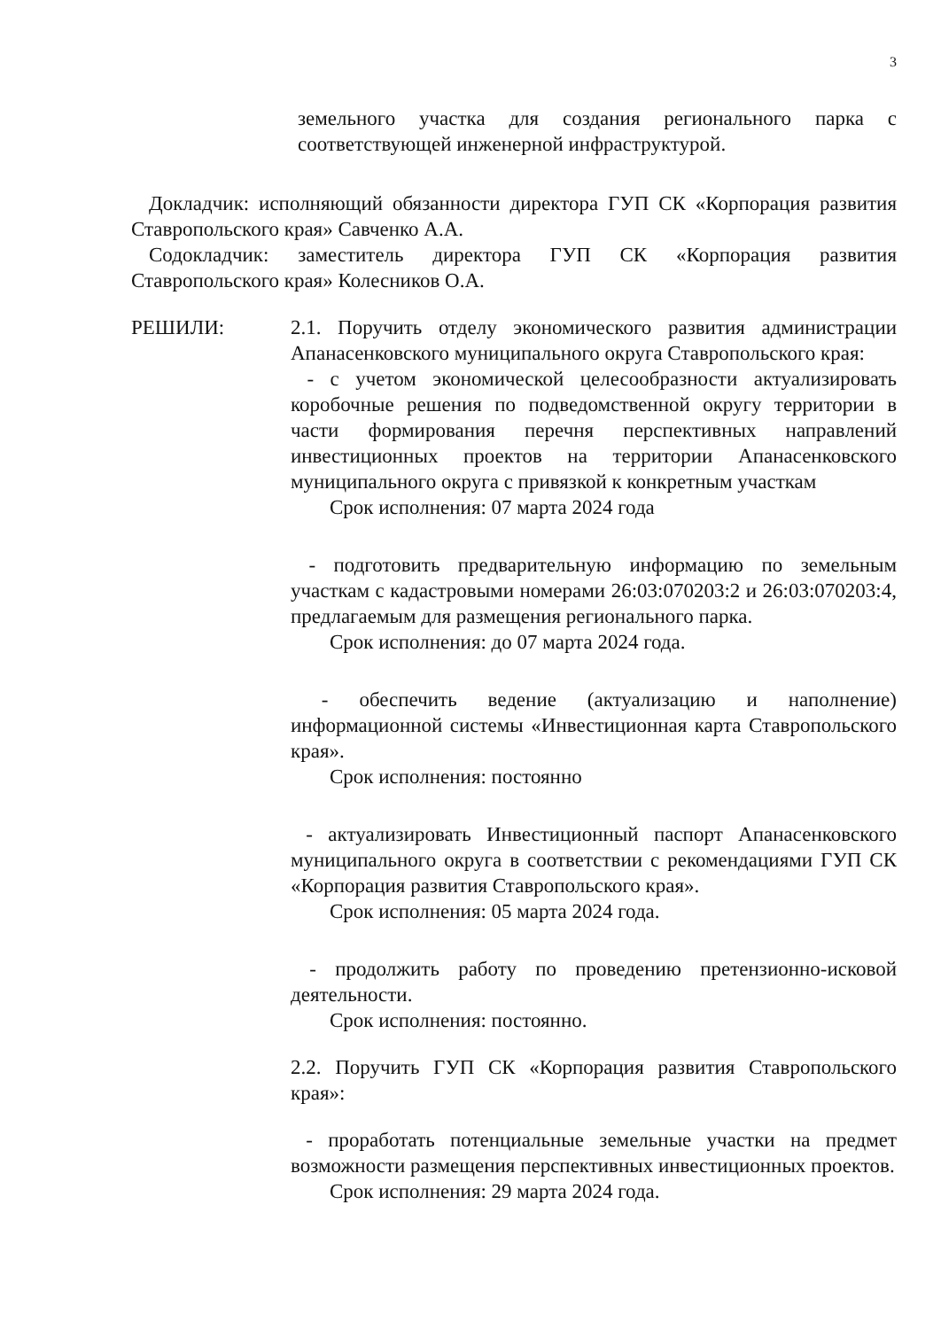3
земельного участка для создания регионального парка с соответствующей инженерной инфраструктурой.
Докладчик: исполняющий обязанности директора ГУП СК «Корпорация развития Ставропольского края» Савченко А.А.
Содокладчик: заместитель директора ГУП СК «Корпорация развития Ставропольского края» Колесников О.А.
РЕШИЛИ: 2.1. Поручить отделу экономического развития администрации Апанасенковского муниципального округа Ставропольского края:
- с учетом экономической целесообразности актуализировать коробочные решения по подведомственной округу территории в части формирования перечня перспективных направлений инвестиционных проектов на территории Апанасенковского муниципального округа с привязкой к конкретным участкам
Срок исполнения: 07 марта 2024 года
- подготовить предварительную информацию по земельным участкам с кадастровыми номерами 26:03:070203:2 и 26:03:070203:4, предлагаемым для размещения регионального парка.
Срок исполнения: до 07 марта 2024 года.
- обеспечить ведение (актуализацию и наполнение) информационной системы «Инвестиционная карта Ставропольского края».
Срок исполнения: постоянно
- актуализировать Инвестиционный паспорт Апанасенковского муниципального округа в соответствии с рекомендациями ГУП СК «Корпорация развития Ставропольского края».
Срок исполнения: 05 марта 2024 года.
- продолжить работу по проведению претензионно-исковой деятельности.
Срок исполнения: постоянно.
2.2. Поручить ГУП СК «Корпорация развития Ставропольского края»:
- проработать потенциальные земельные участки на предмет возможности размещения перспективных инвестиционных проектов.
Срок исполнения: 29 марта 2024 года.